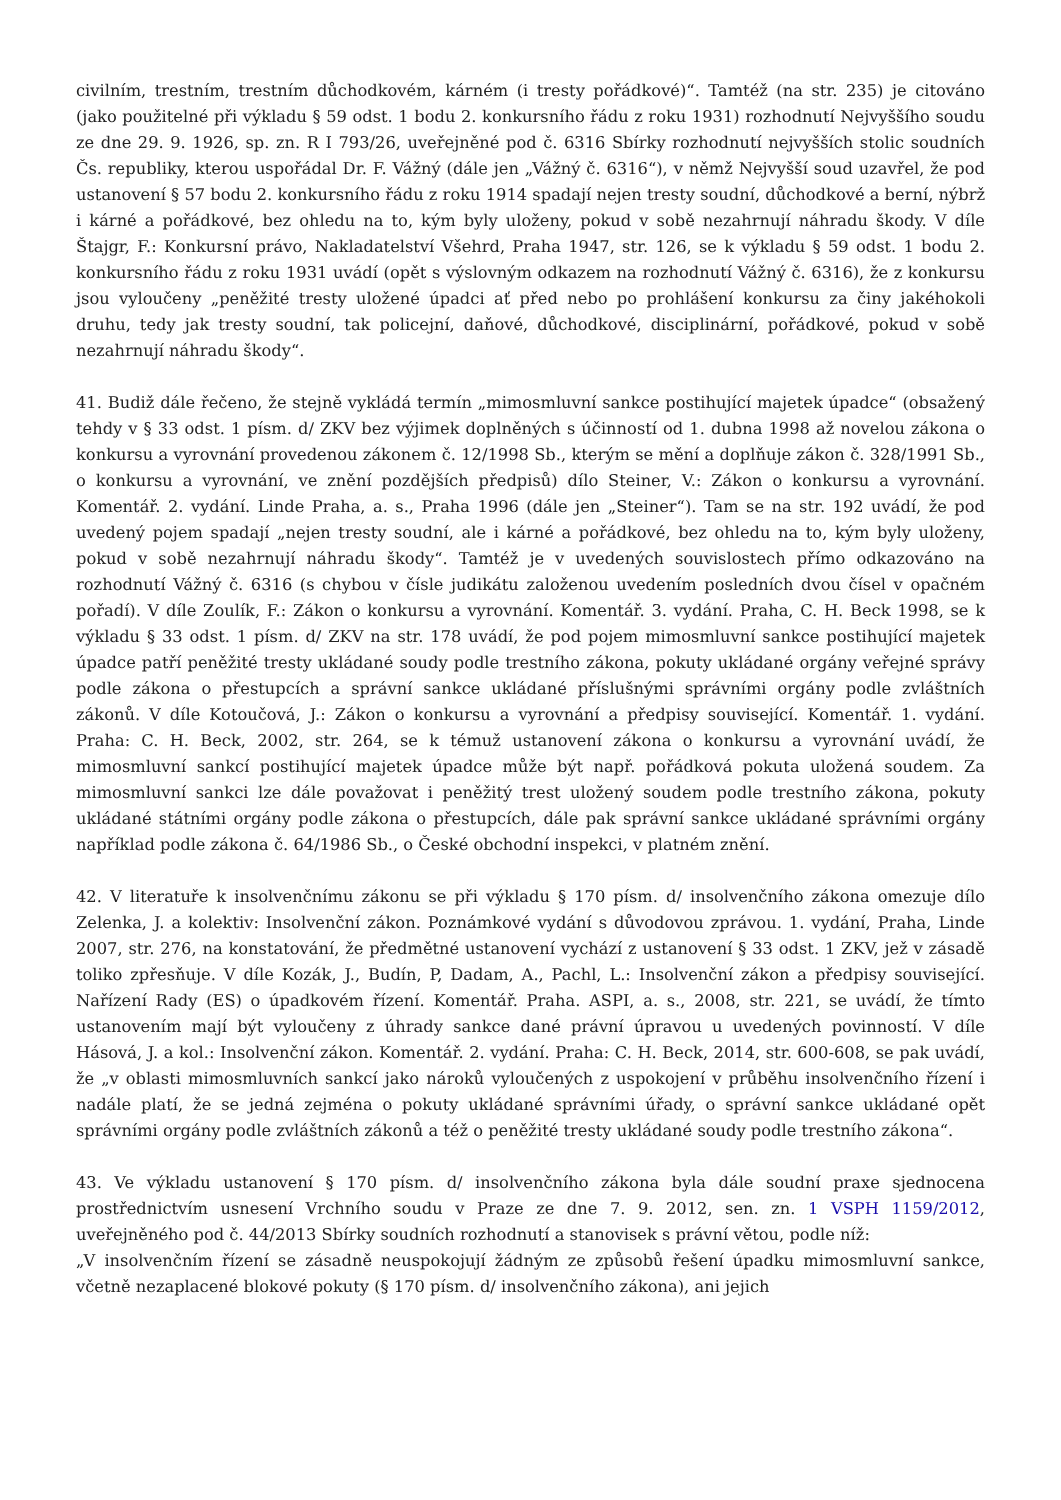civilním, trestním, trestním důchodkovém, kárném (i tresty pořádkové)“. Tamtéž (na str. 235) je citováno (jako použitelné při výkladu § 59 odst. 1 bodu 2. konkursního řádu z roku 1931) rozhodnutí Nejvyššího soudu ze dne 29. 9. 1926, sp. zn. R I 793/26, uveřejněné pod č. 6316 Sbírky rozhodnutí nejvyšších stolic soudních Čs. republiky, kterou uspořádal Dr. F. Vážný (dále jen „Vážný č. 6316“), v němž Nejvyšší soud uzavřel, že pod ustanovení § 57 bodu 2. konkursního řádu z roku 1914 spadají nejen tresty soudní, důchodkové a berní, nýbrž i kárné a pořádkové, bez ohledu na to, kým byly uloženy, pokud v sobě nezahrnují náhradu škody. V díle Štajgr, F.: Konkursní právo, Nakladatelství Všehrd, Praha 1947, str. 126, se k výkladu § 59 odst. 1 bodu 2. konkursního řádu z roku 1931 uvádí (opět s výslovným odkazem na rozhodnutí Vážný č. 6316), že z konkursu jsou vyloučeny „peněžité tresty uložené úpadci ať před nebo po prohlášení konkursu za činy jakéhokoli druhu, tedy jak tresty soudní, tak policejní, daňové, důchodkové, disciplinární, pořádkové, pokud v sobě nezahrnují náhradu škody“.
41. Budiž dále řečeno, že stejně vykládá termín „mimosmluvní sankce postihující majetek úpadce“ (obsažený tehdy v § 33 odst. 1 písm. d/ ZKV bez výjimek doplněných s účinností od 1. dubna 1998 až novelou zákona o konkursu a vyrovnání provedenou zákonem č. 12/1998 Sb., kterým se mění a doplňuje zákon č. 328/1991 Sb., o konkursu a vyrovnání, ve znění pozdějších předpisů) dílo Steiner, V.: Zákon o konkursu a vyrovnání. Komentář. 2. vydání. Linde Praha, a. s., Praha 1996 (dále jen „Steiner“). Tam se na str. 192 uvádí, že pod uvedený pojem spadají „nejen tresty soudní, ale i kárné a pořádkové, bez ohledu na to, kým byly uloženy, pokud v sobě nezahrnují náhradu škody“. Tamtéž je v uvedených souvislostech přímo odkazováno na rozhodnutí Vážný č. 6316 (s chybou v čísle judikátu založenou uvedením posledních dvou čísel v opačném pořadí). V díle Zoulík, F.: Zákon o konkursu a vyrovnání. Komentář. 3. vydání. Praha, C. H. Beck 1998, se k výkladu § 33 odst. 1 písm. d/ ZKV na str. 178 uvádí, že pod pojem mimosmluvní sankce postihující majetek úpadce patří peněžité tresty ukládané soudy podle trestního zákona, pokuty ukládané orgány veřejné správy podle zákona o přestupcích a správní sankce ukládané příslušnými správními orgány podle zvláštních zákonů. V díle Kotoučová, J.: Zákon o konkursu a vyrovnání a předpisy související. Komentář. 1. vydání. Praha: C. H. Beck, 2002, str. 264, se k témuž ustanovení zákona o konkursu a vyrovnání uvádí, že mimosmluvní sankcí postihující majetek úpadce může být např. pořádková pokuta uložená soudem. Za mimosmluvní sankci lze dále považovat i peněžitý trest uložený soudem podle trestního zákona, pokuty ukládané státními orgány podle zákona o přestupcích, dále pak správní sankce ukládané správními orgány například podle zákona č. 64/1986 Sb., o České obchodní inspekci, v platném znění.
42. V literatuře k insolvenčnímu zákonu se při výkladu § 170 písm. d/ insolvenčního zákona omezuje dílo Zelenka, J. a kolektiv: Insolvenční zákon. Poznámkové vydání s důvodovou zprávou. 1. vydání, Praha, Linde 2007, str. 276, na konstatování, že předmětné ustanovení vychází z ustanovení § 33 odst. 1 ZKV, jež v zásadě toliko zpřesňuje. V díle Kozák, J., Budín, P, Dadam, A., Pachl, L.: Insolvenční zákon a předpisy související. Nařízení Rady (ES) o úpadkovém řízení. Komentář. Praha. ASPI, a. s., 2008, str. 221, se uvádí, že tímto ustanovením mají být vyloučeny z úhrady sankce dané právní úpravou u uvedených povinností. V díle Hásová, J. a kol.: Insolvenční zákon. Komentář. 2. vydání. Praha: C. H. Beck, 2014, str. 600-608, se pak uvádí, že „v oblasti mimosmluvních sankcí jako nároků vyloučených z uspokojení v průběhu insolvenčního řízení i nadále platí, že se jedná zejména o pokuty ukládané správními úřady, o správní sankce ukládané opět správními orgány podle zvláštních zákonů a též o peněžité tresty ukládané soudy podle trestního zákona“.
43. Ve výkladu ustanovení § 170 písm. d/ insolvenčního zákona byla dále soudní praxe sjednocena prostřednictvím usnesení Vrchního soudu v Praze ze dne 7. 9. 2012, sen. zn. 1 VSPH 1159/2012, uveřejněného pod č. 44/2013 Sbírky soudních rozhodnutí a stanovisek s právní větou, podle níž:
„V insolvenčním řízení se zásadně neuspokojují žádným ze způsobů řešení úpadku mimosmluvní sankce, včetně nezaplacené blokové pokuty (§ 170 písm. d/ insolvenčního zákona), ani jejich